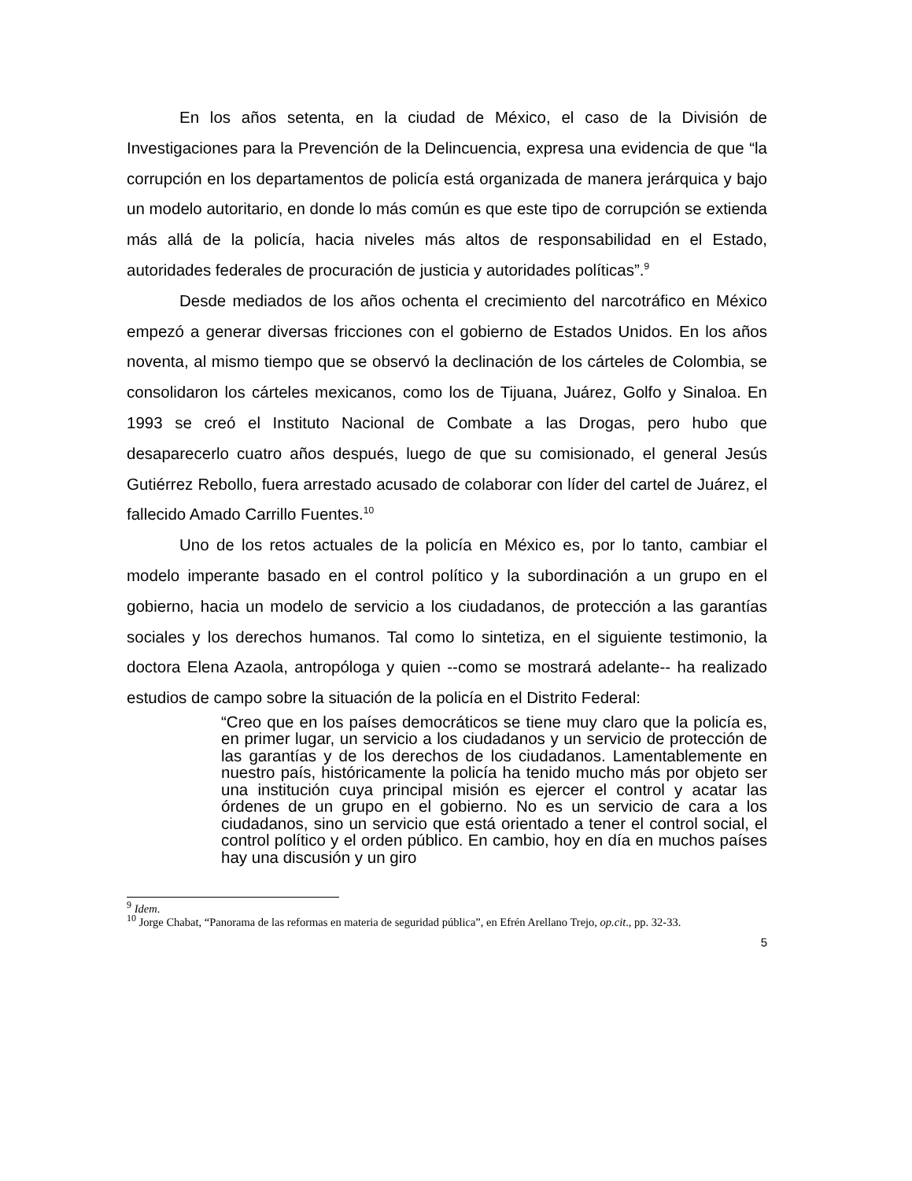En los años setenta, en la ciudad de México, el caso de la División de Investigaciones para la Prevención de la Delincuencia, expresa una evidencia de que “la corrupción en los departamentos de policía está organizada de manera jerárquica y bajo un modelo autoritario, en donde lo más común es que este tipo de corrupción se extienda más allá de la policía, hacia niveles más altos de responsabilidad en el Estado, autoridades federales de procuración de justicia y autoridades políticas”.<sup>9</sup>
Desde mediados de los años ochenta el crecimiento del narcotráfico en México empezó a generar diversas fricciones con el gobierno de Estados Unidos. En los años noventa, al mismo tiempo que se observó la declinación de los cárteles de Colombia, se consolidaron los cárteles mexicanos, como los de Tijuana, Juárez, Golfo y Sinaloa. En 1993 se creó el Instituto Nacional de Combate a las Drogas, pero hubo que desaparecerlo cuatro años después, luego de que su comisionado, el general Jesús Gutiérrez Rebollo, fuera arrestado acusado de colaborar con líder del cartel de Juárez, el fallecido Amado Carrillo Fuentes.<sup>10</sup>
Uno de los retos actuales de la policía en México es, por lo tanto, cambiar el modelo imperante basado en el control político y la subordinación a un grupo en el gobierno, hacia un modelo de servicio a los ciudadanos, de protección a las garantías sociales y los derechos humanos. Tal como lo sintetiza, en el siguiente testimonio, la doctora Elena Azaola, antropóloga y quien --como se mostrará adelante-- ha realizado estudios de campo sobre la situación de la policía en el Distrito Federal:
“Creo que en los países democráticos se tiene muy claro que la policía es, en primer lugar, un servicio a los ciudadanos y un servicio de protección de las garantías y de los derechos de los ciudadanos. Lamentablemente en nuestro país, históricamente la policía ha tenido mucho más por objeto ser una institución cuya principal misión es ejercer el control y acatar las órdenes de un grupo en el gobierno. No es un servicio de cara a los ciudadanos, sino un servicio que está orientado a tener el control social, el control político y el orden público. En cambio, hoy en día en muchos países hay una discusión y un giro
<sup>9</sup> Idem.
<sup>10</sup> Jorge Chabat, “Panorama de las reformas en materia de seguridad pública”, en Efrén Arellano Trejo, op.cit., pp. 32-33.
5